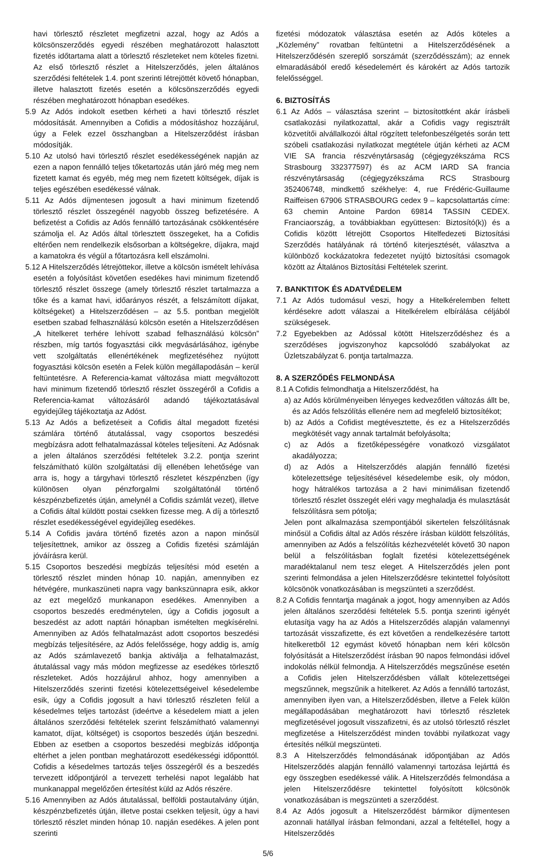havi törlesztő részletet megfizetni azzal, hogy az Adós a kölcsönszerződés egyedi részében meghatározott halasztott fizetés időtartama alatt a törlesztő részleteket nem köteles fizetni. Az első törlesztő részlet a Hitelszerződés, jelen általános szerződési feltételek 1.4. pont szerinti létrejöttét követő hónapban, illetve halasztott fizetés esetén a kölcsönszerződés egyedi részében meghatározott hónapban esedékes.
5.9 Az Adós indokolt esetben kérheti a havi törlesztő részlet módosítását. Amennyiben a Cofidis a módosításhoz hozzájárul, úgy a Felek ezzel összhangban a Hitelszerződést írásban módosítják.
5.10 Az utolsó havi törlesztő részlet esedékességének napján az ezen a napon fennálló teljes tőketartozás után járó még meg nem fizetett kamat és egyéb, még meg nem fizetett költségek, díjak is teljes egészében esedékessé válnak.
5.11 Az Adós díjmentesen jogosult a havi minimum fizetendő törlesztő részlet összegénél nagyobb összeg befizetésére. A befizetést a Cofidis az Adós fennálló tartozásának csökkentésére számolja el. Az Adós által törlesztett összegeket, ha a Cofidis eltérően nem rendelkezik elsősorban a költségekre, díjakra, majd a kamatokra és végül a főtartozásra kell elszámolni.
5.12 A Hitelszerződés létrejöttekor, illetve a kölcsön ismételt lehívása esetén a folyósítást követően esedékes havi minimum fizetendő törlesztő részlet összege (amely törlesztő részlet tartalmazza a tőke és a kamat havi, időarányos részét, a felszámított díjakat, költségeket) a Hitelszerződésen – az 5.5. pontban megjelölt esetben szabad felhasználású kölcsön esetén a Hitelszerződésen „A hitelkeret terhére lehívott szabad felhasználású kölcsön” részben, míg tartós fogyasztási cikk megvásárlásához, igénybe vett szolgáltatás ellenértékének megfizetéséhez nyújtott fogyasztási kölcsön esetén a Felek külön megállapodásán – kerül feltüntetésre. A Referencia-kamat változása miatt megváltozott havi minimum fizetendő törlesztő részlet összegéről a Cofidis a Referencia-kamat változásáról adandó tájékoztatásával egyidejűleg tájékoztatja az Adóst.
5.13 Az Adós a befizetéseit a Cofidis által megadott fizetési számlára történő átutalással, vagy csoportos beszedési megbízásra adott felhatalmazással köteles teljesíteni. Az Adósnak a jelen általános szerződési feltételek 3.2.2. pontja szerint felszámítható külön szolgáltatási díj ellenében lehetősége van arra is, hogy a tárgyhavi törlesztő részletet készpénzben (így különösen olyan pénzforgalmi szolgáltatónál történő készpénzbefizetés útján, amelynél a Cofidis számlát vezet), illetve a Cofidis által küldött postai csekken fizesse meg. A díj a törlesztő részlet esedékességével egyidejűleg esedékes.
5.14 A Cofidis javára történő fizetés azon a napon minősül teljesítettnek, amikor az összeg a Cofidis fizetési számláján jóváírásra kerül.
5.15 Csoportos beszedési megbízás teljesítési mód esetén a törlesztő részlet minden hónap 10. napján, amennyiben ez hétvégére, munkaszüneti napra vagy bankszünnapra esik, akkor az ezt megelőző munkanapon esedékes. Amennyiben a csoportos beszedés eredménytelen, úgy a Cofidis jogosult a beszedést az adott naptári hónapban ismételten megkísérelni. Amennyiben az Adós felhatalmazást adott csoportos beszedési megbízás teljesítésére, az Adós felelőssége, hogy addig is, amíg az Adós számlavezető bankja aktiválja a felhatalmazást, átutalással vagy más módon megfizesse az esedékes törlesztő részleteket. Adós hozzájárul ahhoz, hogy amennyiben a Hitelszerződés szerinti fizetési kötelezettségeivel késedelembe esik, úgy a Cofidis jogosult a havi törlesztő részleten felül a késedelmes teljes tartozást (ideértve a késedelem miatt a jelen általános szerződési feltételek szerint felszámítható valamennyi kamatot, díjat, költséget) is csoportos beszedés útján beszedni. Ebben az esetben a csoportos beszedési megbízás időpontja eltérhet a jelen pontban meghatározott esedékességi időponttól. Cofidis a késedelmes tartozás teljes összegéről és a beszedés tervezett időpontjáról a tervezett terhelési napot legalább hat munkanappal megelőzően értesítést küld az Adós részére.
5.16 Amennyiben az Adós átutalással, belföldi postautalvány útján, készpénzbefizetés útján, illetve postai csekken teljesít, úgy a havi törlesztő részlet minden hónap 10. napján esedékes. A jelen pont szerinti
fizetési módozatok választása esetén az Adós köteles a „Közlemény” rovatban feltüntetni a Hitelszerződésének a Hitelszerződésén szereplő sorszámát (szerződésszám); az ennek elmaradásából eredő késedelemért és károkért az Adós tartozik felelősséggel.
6. BIZTOSÍTÁS
6.1 Az Adós – választása szerint – biztosítottként akár írásbeli csatlakozási nyilatkozattal, akár a Cofidis vagy regisztrált közvetítői alvállalkozói által rögzített telefonbeszélgetés során tett szóbeli csatlakozási nyilatkozat megtétele útján kérheti az ACM VIE SA francia részvénytársaság (cégjegyzékszáma RCS Strasbourg 332377597) és az ACM IARD SA francia részvénytársaság (cégjegyzékszáma RCS Strasbourg 352406748, mindkettő székhelye: 4, rue Frédéric-Guillaume Raiffeisen 67906 STRASBOURG cedex 9 – kapcsolattartás címe: 63 chemin Antoine Pardon 69814 TASSIN CEDEX. Franciaország, a továbbiakban együttesen: Biztosító(k)) és a Cofidis között létrejött Csoportos Hitelfedezeti Biztosítási Szerződés hatályának rá történő kiterjesztését, választva a különböző kockázatokra fedezetet nyújtó biztosítási csomagok között az Általános Biztosítási Feltételek szerint.
7. BANKTITOK ÉS ADATVÉDELEM
7.1 Az Adós tudomásul veszi, hogy a Hitelkérelemben feltett kérdésekre adott válaszai a Hitelkérelem elbírálása céljából szükségesek.
7.2 Egyebekben az Adóssal kötött Hitelszerződéshez és a szerződéses jogviszonyhoz kapcsolódó szabályokat az Üzletszabályzat 6. pontja tartalmazza.
8. A SZERZŐDÉS FELMONDÁSA
8.1 A Cofidis felmondhatja a Hitelszerződést, ha
a) az Adós körülményeiben lényeges kedvezőtlen változás állt be, és az Adós felszólítás ellenére nem ad megfelelő biztosítékot;
b) az Adós a Cofidist megtévesztette, és ez a Hitelszerződés megkötését vagy annak tartalmát befolyásolta;
c) az Adós a fizetőképességére vonatkozó vizsgálatot akadályozza;
d) az Adós a Hitelszerződés alapján fennálló fizetési kötelezettsége teljesítésével késedelembe esik, oly módon, hogy hátralékos tartozása a 2 havi minimálisan fizetendő törlesztő részlet összegét eléri vagy meghaladja és mulasztását felszólításra sem pótolja;
Jelen pont alkalmazása szempontjából sikertelen felszólításnak minősül a Cofidis által az Adós részére írásban küldött felszólítás, amennyiben az Adós a felszólítás kézhezvételét követő 30 napon belül a felszólításban foglalt fizetési kötelezettségének maradéktalanul nem tesz eleget. A Hitelszerződés jelen pont szerinti felmondása a jelen Hitelszerződésre tekintettel folyósított kölcsönök vonatkozásában is megszünteti a szerződést.
8.2 A Cofidis fenntartja magának a jogot, hogy amennyiben az Adós jelen általános szerződési feltételek 5.5. pontja szerinti igényét elutasítja vagy ha az Adós a Hitelszerződés alapján valamennyi tartozását visszafizette, és ezt követően a rendelkezésére tartott hitelkeretből 12 egymást követő hónapban nem kéri kölcsön folyósítását a Hitelszerződést írásban 90 napos felmondási idővel indokolás nélkül felmondja. A Hitelszerződés megszűnése esetén a Cofidis jelen Hitelszerződésben vállalt kötelezettségei megszűnnek, megszűnik a hitelkeret. Az Adós a fennálló tartozást, amennyiben ilyen van, a Hitelszerződésben, illetve a Felek külön megállapodásában meghatározott havi törlesztő részletek megfizetésével jogosult visszafizetni, és az utolsó törlesztő részlet megfizetése a Hitelszerződést minden további nyilatkozat vagy értesítés nélkül megszünteti.
8.3 A Hitelszerződés felmondásának időpontjában az Adós Hitelszerződés alapján fennálló valamennyi tartozása lejárttá és egy összegben esedékessé válik. A Hitelszerződés felmondása a jelen Hitelszerződésre tekintettel folyósított kölcsönök vonatkozásában is megszünteti a szerződést.
8.4 Az Adós jogosult a Hitelszerződést bármikor díjmentesen azonnali hatállyal írásban felmondani, azzal a feltétellel, hogy a Hitelszerződés
5/6